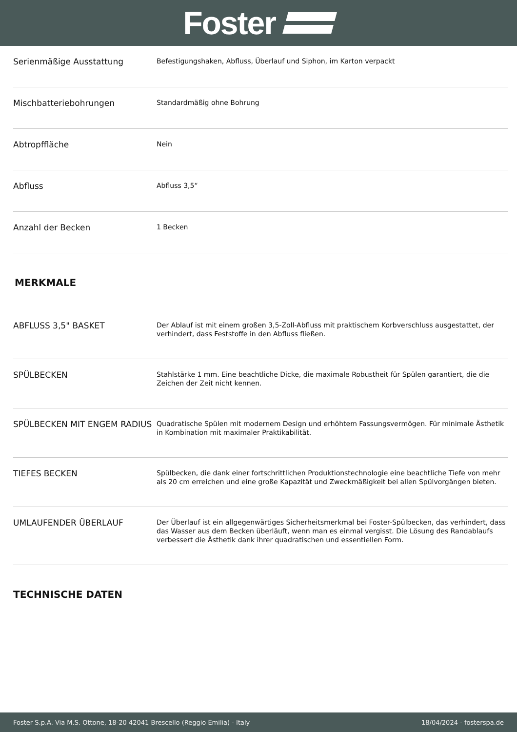Foster
| Serienmäßige Ausstattung | Befestigungshaken, Abfluss, Überlauf und Siphon, im Karton verpackt |
| Mischbatteriebohrungen | Standardmäßig ohne Bohrung |
| Abtropffläche | Nein |
| Abfluss | Abfluss 3,5“ |
| Anzahl der Becken | 1 Becken |
MERKMALE
| ABFLUSS 3,5" BASKET | Der Ablauf ist mit einem großen 3,5-Zoll-Abfluss mit praktischem Korbverschluss ausgestattet, der verhindert, dass Feststoffe in den Abfluss fließen. |
| SPÜLBECKEN | Stahlstärke 1 mm. Eine beachtliche Dicke, die maximale Robustheit für Spülen garantiert, die die Zeichen der Zeit nicht kennen. |
| SPÜLBECKEN MIT ENGEM RADIUS | Quadratische Spülen mit modernem Design und erhöhtem Fassungsvermögen. Für minimale Ästhetik in Kombination mit maximaler Praktikabilität. |
| TIEFES BECKEN | Spülbecken, die dank einer fortschrittlichen Produktionstechnologie eine beachtliche Tiefe von mehr als 20 cm erreichen und eine große Kapazität und Zweckmäßigkeit bei allen Spülvorgängen bieten. |
| UMLAUFENDER ÜBERLAUF | Der Überlauf ist ein allgegenwärtiges Sicherheitsmerkmal bei Foster-Spülbecken, das verhindert, dass das Wasser aus dem Becken überläuft, wenn man es einmal vergisst. Die Lösung des Randablaufs verbessert die Ästhetik dank ihrer quadratischen und essentiellen Form. |
TECHNISCHE DATEN
Foster S.p.A. Via M.S. Ottone, 18-20 42041 Brescello (Reggio Emilia) - Italy 18/04/2024 - fosterspa.de